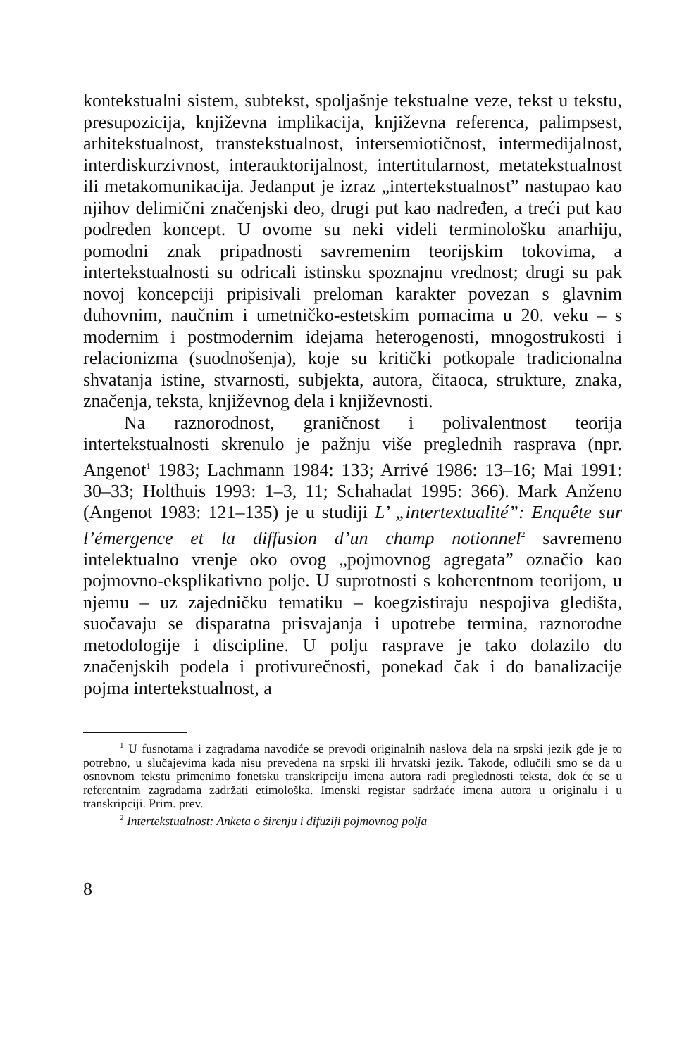kontekstualni sistem, subtekst, spoljašnje tekstualne veze, tekst u tekstu, presupozicija, književna implikacija, književna referenca, palimpsest, arhitekstualnost, transtekstualnost, intersemiotičnost, intermedijalnost, interdiskurzivnost, interauktorijalnost, intertitularnost, metatekstualnost ili metakomunikacija. Jedanput je izraz „intertekstualnost” nastupao kao njihov delimični značenjski deo, drugi put kao nadređen, a treći put kao podređen koncept. U ovome su neki videli terminološku anarhiju, pomodni znak pripadnosti savremenim teorijskim tokovima, a intertekstualnosti su odricali istinsku spoznajnu vrednost; drugi su pak novoj koncepciji pripisivali preloman karakter povezan s glavnim duhovnim, naučnim i umetničko-estetskim pomacima u 20. veku – s modernim i postmodernim idejama heterogenosti, mnogostrukosti i relacionizma (suodnošenja), koje su kritički potkopale tradicionalna shvatanja istine, stvarnosti, subjekta, autora, čitaoca, strukture, znaka, značenja, teksta, književnog dela i književnosti.
Na raznorodnost, graničnost i polivalentnost teorija intertekstualnosti skrenulo je pažnju više preglednih rasprava (npr. Angenot<sup>1</sup> 1983; Lachmann 1984: 133; Arrivé 1986: 13–16; Mai 1991: 30–33; Holthuis 1993: 1–3, 11; Schahadat 1995: 366). Mark Anženo (Angenot 1983: 121–135) je u studiji L’ „intertextualité”: Enquête sur l’émergence et la diffusion d’un champ notionnel<sup>2</sup> savremeno intelektualno vrenje oko ovog „pojmovnog agregata” označio kao pojmovno-eksplikativno polje. U suprotnosti s koherentnom teorijom, u njemu – uz zajedničku tematiku – koegzistiraju nespojiva gledišta, suočavaju se disparatna prisvajanja i upotrebe termina, raznorodne metodologije i discipline. U polju rasprave je tako dolazilo do značenjskih podela i protivurečnosti, ponekad čak i do banalizacije pojma intertekstualnost, a
<sup>1</sup> U fusnotama i zagradama navodiće se prevodi originalnih naslova dela na srpski jezik gde je to potrebno, u slučajevima kada nisu prevedena na srpski ili hrvatski jezik. Takođe, odlučili smo se da u osnovnom tekstu primenimo fonetsku transkripciju imena autora radi preglednosti teksta, dok će se u referentnim zagradama zadržati etimološka. Imenski registar sadržaće imena autora u originalu i u transkripciji. Prim. prev.
<sup>2</sup> Intertekstualnost: Anketa o širenju i difuziji pojmovnog polja
8